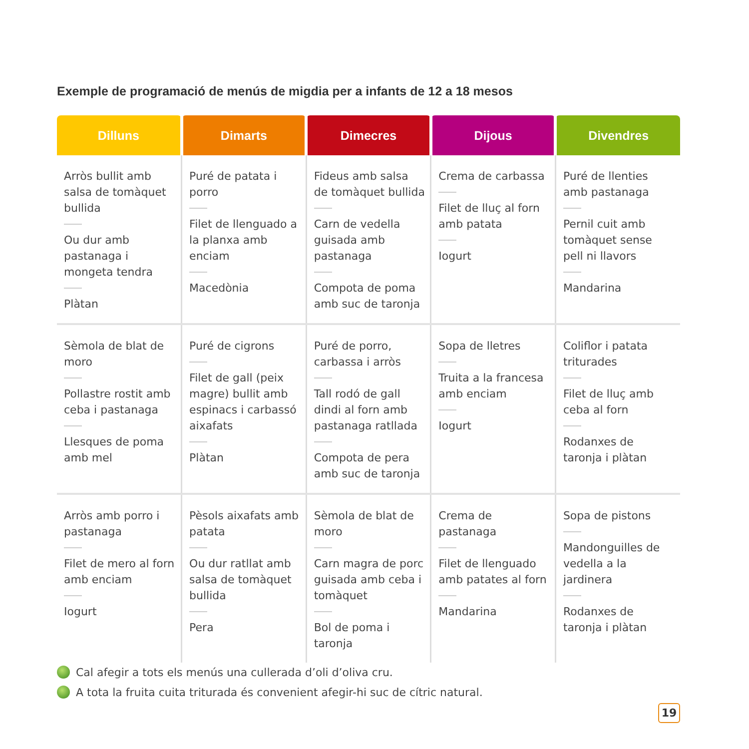Exemple de programació de menús de migdia per a infants de 12 a 18 mesos
| Dilluns | Dimarts | Dimecres | Dijous | Divendres |
| --- | --- | --- | --- | --- |
| Arròs bullit amb salsa de tomàquet bullida Ou dur amb pastanaga i mongeta tendra Plàtan | Puré de patata i porro Filet de llenguado a la planxa amb enciam Macedònia | Fideus amb salsa de tomàquet bullida Carn de vedella guisada amb pastanaga Compota de poma amb suc de taronja | Crema de carbassa Filet de lluç al forn amb patata Iogurt | Puré de llenties amb pastanaga Pernil cuit amb tomàquet sense pell ni llavors Mandarina |
| Sèmola de blat de moro Pollastre rostit amb ceba i pastanaga Llesques de poma amb mel | Puré de cigrons Filet de gall (peix magre) bullit amb espinacs i carbassó aixafats Plàtan | Puré de porro, carbassa i arròs Tall rodó de gall dindi al forn amb pastanaga ratllada Compota de pera amb suc de taronja | Sopa de lletres Truita a la francesa amb enciam Iogurt | Coliflor i patata triturades Filet de lluç amb ceba al forn Rodanxes de taronja i plàtan |
| Arròs amb porro i pastanaga Filet de mero al forn amb enciam Iogurt | Pèsols aixafats amb patata Ou dur ratllat amb salsa de tomàquet bullida Pera | Sèmola de blat de moro Carn magra de porc guisada amb ceba i tomàquet Bol de poma i taronja | Crema de pastanaga Filet de llenguado amb patates al forn Mandarina | Sopa de pistons Mandonguilles de vedella a la jardinera Rodanxes de taronja i plàtan |
Cal afegir a tots els menús una cullerada d’oli d’oliva cru.
A tota la fruita cuita triturada és convenient afegir-hi suc de cítric natural.
19